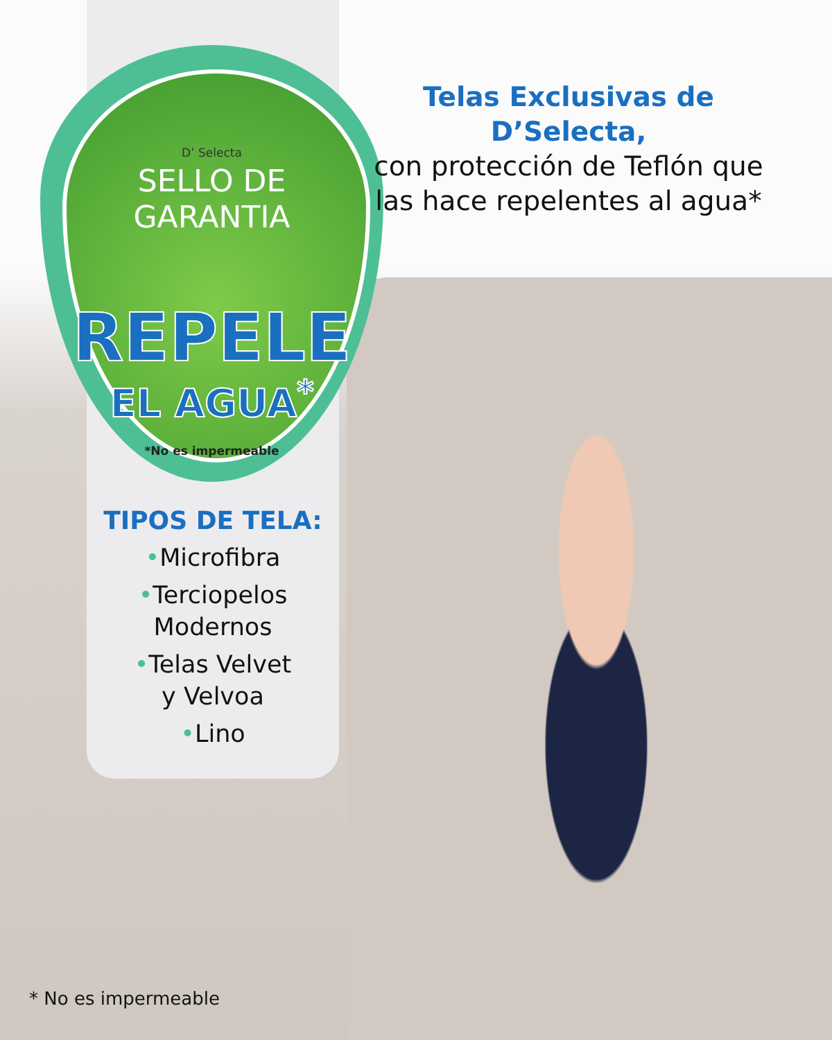D’ Selecta
SELLO DE
GARANTIA
REPELE
EL AGUA<sup>*</sup>
*No es impermeable
TIPOS DE TELA:
•Microfibra
•Terciopelos
Modernos
•Telas Velvet
y Velvoa
•Lino
Telas Exclusivas de D’Selecta,
con protección de Teflón que
las hace repelentes al agua*
* No es impermeable